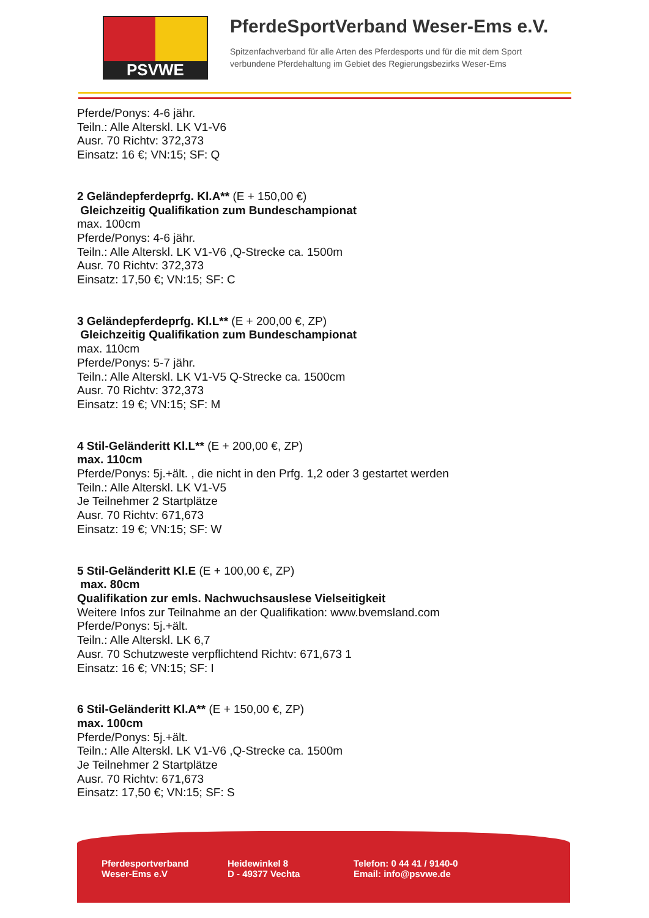PSVWE
PferdeSportVerband Weser-Ems e.V.
Spitzenfachverband für alle Arten des Pferdesports und für die mit dem Sport
verbundene Pferdehaltung im Gebiet des Regierungsbezirks Weser-Ems
Pferde/Ponys: 4-6 jähr.
Teiln.: Alle Alterskl. LK V1-V6
Ausr. 70 Richtv: 372,373
Einsatz: 16 €; VN:15; SF: Q
2 Geländepferdeprfg. Kl.A** (E + 150,00 €)
Gleichzeitig Qualifikation zum Bundeschampionat
max. 100cm
Pferde/Ponys: 4-6 jähr.
Teiln.: Alle Alterskl. LK V1-V6 ,Q-Strecke ca. 1500m
Ausr. 70 Richtv: 372,373
Einsatz: 17,50 €; VN:15; SF: C
3 Geländepferdeprfg. Kl.L** (E + 200,00 €, ZP)
Gleichzeitig Qualifikation zum Bundeschampionat
max. 110cm
Pferde/Ponys: 5-7 jähr.
Teiln.: Alle Alterskl. LK V1-V5 Q-Strecke ca. 1500cm
Ausr. 70 Richtv: 372,373
Einsatz: 19 €; VN:15; SF: M
4 Stil-Geländeritt Kl.L** (E + 200,00 €, ZP)
max. 110cm
Pferde/Ponys: 5j.+ält. , die nicht in den Prfg. 1,2 oder 3 gestartet werden
Teiln.: Alle Alterskl. LK V1-V5
Je Teilnehmer 2 Startplätze
Ausr. 70 Richtv: 671,673
Einsatz: 19 €; VN:15; SF: W
5 Stil-Geländeritt Kl.E (E + 100,00 €, ZP)
max. 80cm
Qualifikation zur emls. Nachwuchsauslese Vielseitigkeit
Weitere Infos zur Teilnahme an der Qualifikation: www.bvemsland.com
Pferde/Ponys: 5j.+ält.
Teiln.: Alle Alterskl. LK 6,7
Ausr. 70 Schutzweste verpflichtend Richtv: 671,673 1
Einsatz: 16 €; VN:15; SF: I
6 Stil-Geländeritt Kl.A** (E + 150,00 €, ZP)
max. 100cm
Pferde/Ponys: 5j.+ält.
Teiln.: Alle Alterskl. LK V1-V6 ,Q-Strecke ca. 1500m
Je Teilnehmer 2 Startplätze
Ausr. 70 Richtv: 671,673
Einsatz: 17,50 €; VN:15; SF: S
Pferdesportverband
Weser-Ems e.V
Heidewinkel 8
D - 49377 Vechta
Telefon: 0 44 41 / 9140-0
Email: info@psvwe.de